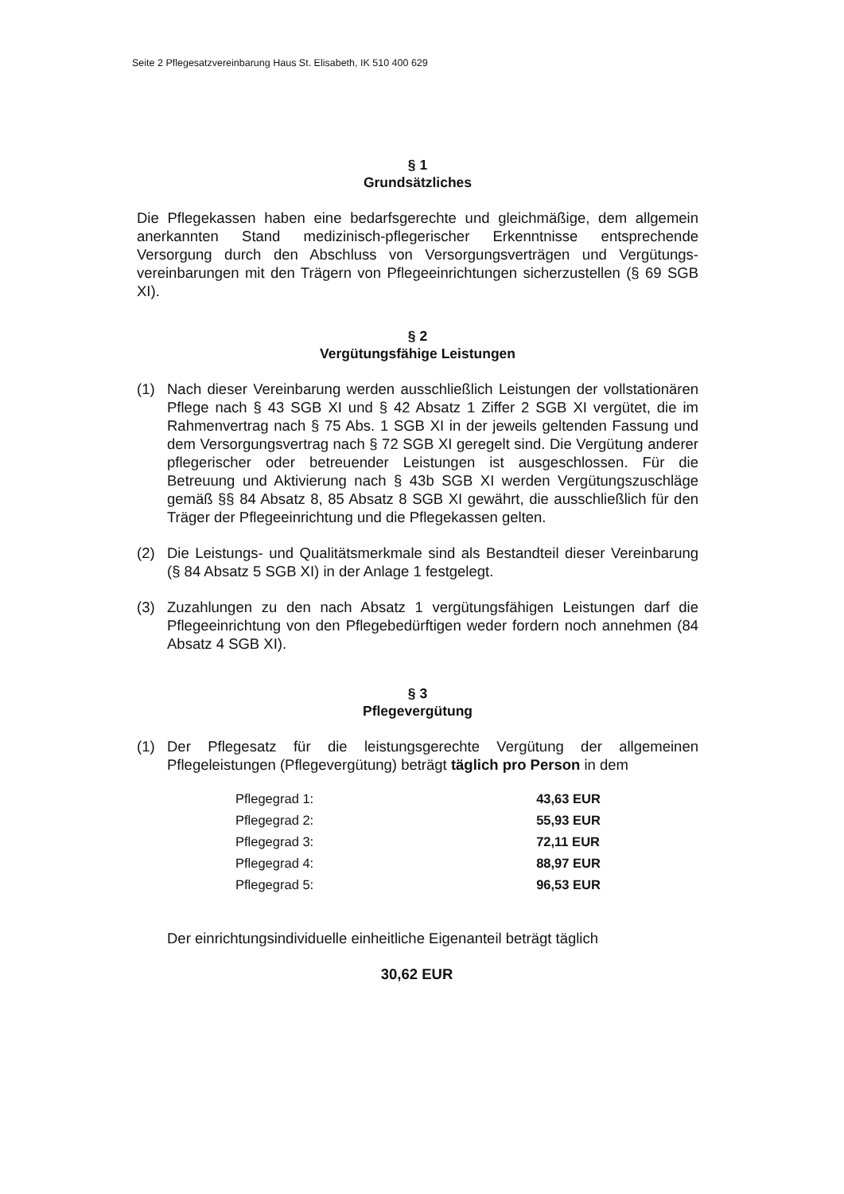Seite 2 Pflegesatzvereinbarung Haus St. Elisabeth, IK 510 400 629
§ 1
Grundsätzliches
Die Pflegekassen haben eine bedarfsgerechte und gleichmäßige, dem allgemein anerkannten Stand medizinisch-pflegerischer Erkenntnisse entsprechende Versorgung durch den Abschluss von Versorgungsverträgen und Vergütungs-vereinbarungen mit den Trägern von Pflegeeinrichtungen sicherzustellen (§ 69 SGB XI).
§ 2
Vergütungsfähige Leistungen
(1) Nach dieser Vereinbarung werden ausschließlich Leistungen der vollstationären Pflege nach § 43 SGB XI und § 42 Absatz 1 Ziffer 2 SGB XI vergütet, die im Rahmenvertrag nach § 75 Abs. 1 SGB XI in der jeweils geltenden Fassung und dem Versorgungsvertrag nach § 72 SGB XI geregelt sind. Die Vergütung anderer pflegerischer oder betreuender Leistungen ist ausgeschlossen. Für die Betreuung und Aktivierung nach § 43b SGB XI werden Vergütungszuschläge gemäß §§ 84 Absatz 8, 85 Absatz 8 SGB XI gewährt, die ausschließlich für den Träger der Pflegeeinrichtung und die Pflegekassen gelten.
(2) Die Leistungs- und Qualitätsmerkmale sind als Bestandteil dieser Vereinbarung (§ 84 Absatz 5 SGB XI) in der Anlage 1 festgelegt.
(3) Zuzahlungen zu den nach Absatz 1 vergütungsfähigen Leistungen darf die Pflegeeinrichtung von den Pflegebedürftigen weder fordern noch annehmen (84 Absatz 4 SGB XI).
§ 3
Pflegevergütung
(1) Der Pflegesatz für die leistungsgerechte Vergütung der allgemeinen Pflegeleistungen (Pflegevergütung) beträgt täglich pro Person in dem
| Pflegegrad 1: | 43,63 EUR |
| Pflegegrad 2: | 55,93 EUR |
| Pflegegrad 3: | 72,11 EUR |
| Pflegegrad 4: | 88,97 EUR |
| Pflegegrad 5: | 96,53 EUR |
Der einrichtungsindividuelle einheitliche Eigenanteil beträgt täglich
30,62 EUR